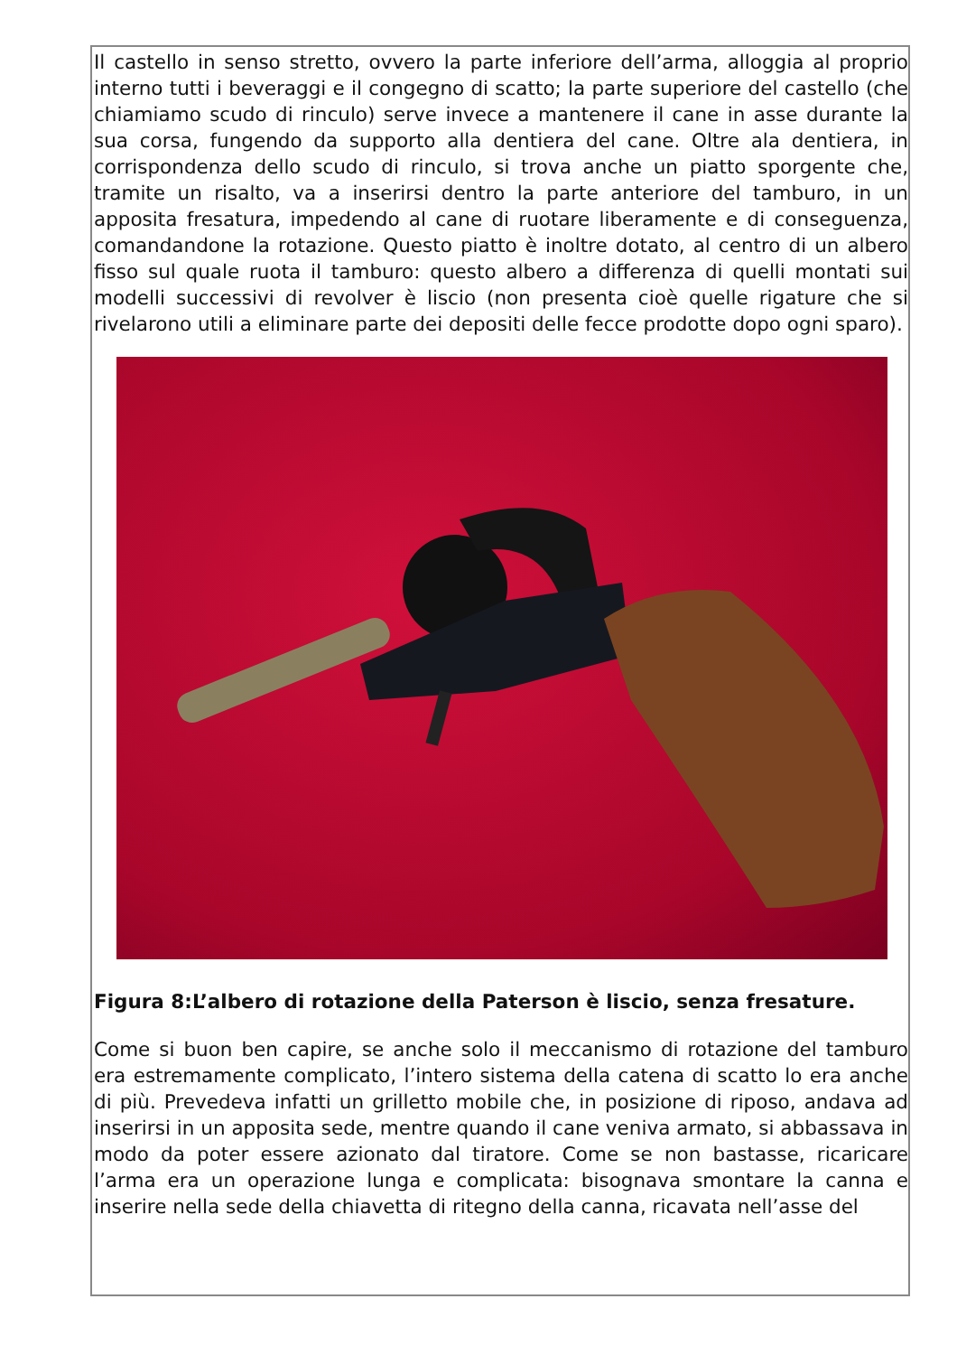Il castello in senso stretto, ovvero la parte inferiore dell’arma, alloggia al proprio interno tutti i beveraggi e il congegno di scatto; la parte superiore del castello (che chiamiamo scudo di rinculo) serve invece a mantenere il cane in asse durante la sua corsa, fungendo da supporto alla dentiera del cane. Oltre ala dentiera, in corrispondenza dello scudo di rinculo, si trova anche un piatto sporgente che, tramite un risalto, va a inserirsi dentro la parte anteriore del tamburo, in un apposita fresatura, impedendo al cane di ruotare liberamente e di conseguenza, comandandone la rotazione. Questo piatto è inoltre dotato, al centro di un albero fisso sul quale ruota il tamburo: questo albero a differenza di quelli montati sui modelli successivi di revolver è liscio (non presenta cioè quelle rigature che si rivelarono utili a eliminare parte dei depositi delle fecce prodotte dopo ogni sparo).
Figura 8:L’albero di rotazione della Paterson è liscio, senza fresature.
Come si buon ben capire, se anche solo il meccanismo di rotazione del tamburo era estremamente complicato, l’intero sistema della catena di scatto lo era anche di più. Prevedeva infatti un grilletto mobile che, in posizione di riposo, andava ad inserirsi in un apposita sede, mentre quando il cane veniva armato, si abbassava in modo da poter essere azionato dal tiratore. Come se non bastasse, ricaricare l’arma era un operazione lunga e complicata: bisognava smontare la canna e inserire nella sede della chiavetta di ritegno della canna, ricavata nell’asse del